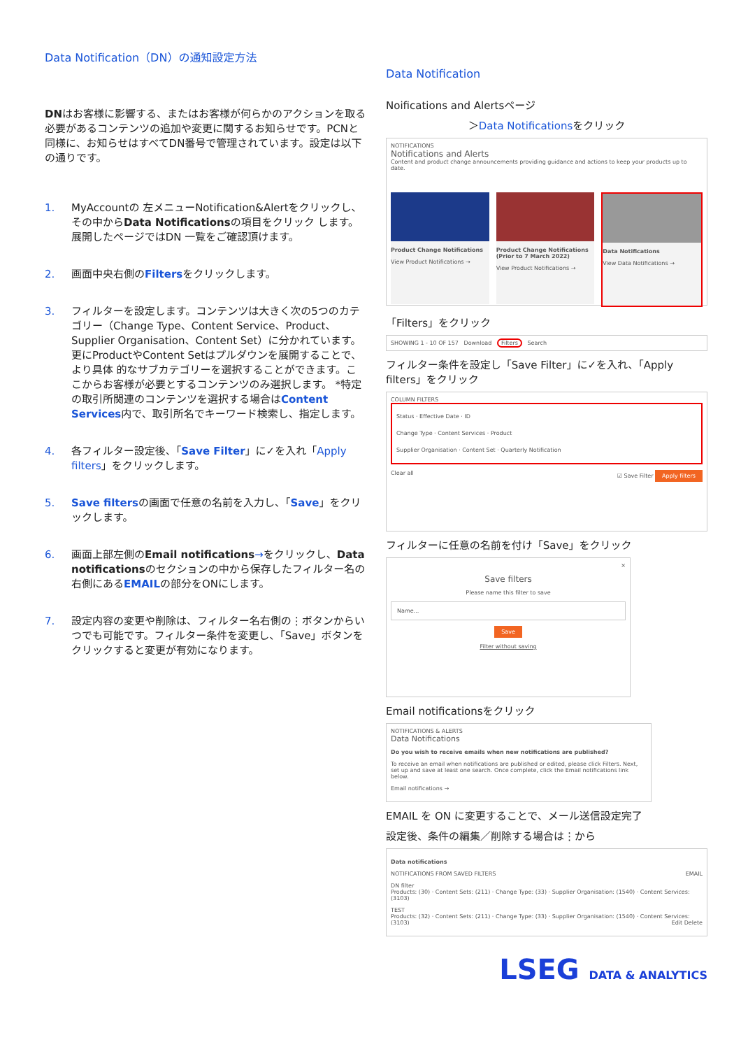Data Notification（DN）の通知設定方法
DNはお客様に影響する、またはお客様が何らかのアクションを取る必要があるコンテンツの追加や変更に関するお知らせです。PCNと同様に、お知らせはすべてDN番号で管理されています。設定は以下の通りです。
1. MyAccountの 左メニューNotification&Alertをクリックし、その中からData Notificationsの項目をクリック します。展開したページではDN 一覧をご確認頂けます。
2. 画面中央右側のFiltersをクリックします。
3. フィルターを設定します。コンテンツは大きく次の5つのカテゴリー（Change Type、Content Service、Product、Supplier Organisation、Content Set）に分かれています。更にProductやContent Setはプルダウンを展開することで、より具体 的なサブカテゴリーを選択することができます。ここからお客様が必要とするコンテンツのみ選択します。 *特定の取引所関連のコンテンツを選択する場合はContent Services内で、取引所名でキーワード検索し、指定します。
4. 各フィルター設定後、「Save Filter」に✓を入れ「Apply filters」をクリックします。
5. Save filtersの画面で任意の名前を入力し、「Save」をクリックします。
6. 画面上部左側のEmail notifications→をクリックし、Data notificationsのセクションの中から保存したフィルター名の右側にあるEMAILの部分をONにします。
7. 設定内容の変更や削除は、フィルター名右側の⋮ボタンからいつでも可能です。フィルター条件を変更し、「Save」ボタンをクリックすると変更が有効になります。
Data Notification
Noifications and Alertsページ
＞Data Notificationsをクリック
NOTIFICATIONS
Notifications and Alerts
Content and product change announcements providing guidance and actions to keep your products up to date.
Product Change Notifications
View Product Notifications →
Product Change Notifications (Prior to 7 March 2022)
View Product Notifications →
Data Notifications
View Data Notifications →
「Filters」をクリック
SHOWING 1 - 10 OF 157 Download Filters Search
フィルター条件を設定し「Save Filter」に✓を入れ、「Apply filters」をクリック
COLUMN FILTERS
Status · Effective Date · ID
Change Type · Content Services · Product
Supplier Organisation · Content Set · Quarterly Notification
Clear all ☑ Save Filter Apply filters
フィルターに任意の名前を付け「Save」をクリック
×
Save filters
Please name this filter to save
Name...
Save
Filter without saving
Email notificationsをクリック
NOTIFICATIONS & ALERTS
Data Notifications
Do you wish to receive emails when new notifications are published?
To receive an email when notifications are published or edited, please click Filters. Next, set up and save at least one search. Once complete, click the Email notifications link below.
Email notifications →
EMAIL を ON に変更することで、メール送信設定完了
設定後、条件の編集／削除する場合は⋮から
Data notifications
NOTIFICATIONS FROM SAVED FILTERS EMAIL
DN filter
Products: (30) · Content Sets: (211) · Change Type: (33) · Supplier Organisation: (1540) · Content Services: (3103)
TEST
Products: (32) · Content Sets: (211) · Change Type: (33) · Supplier Organisation: (1540) · Content Services: (3103) Edit Delete
LSEG DATA & ANALYTICS